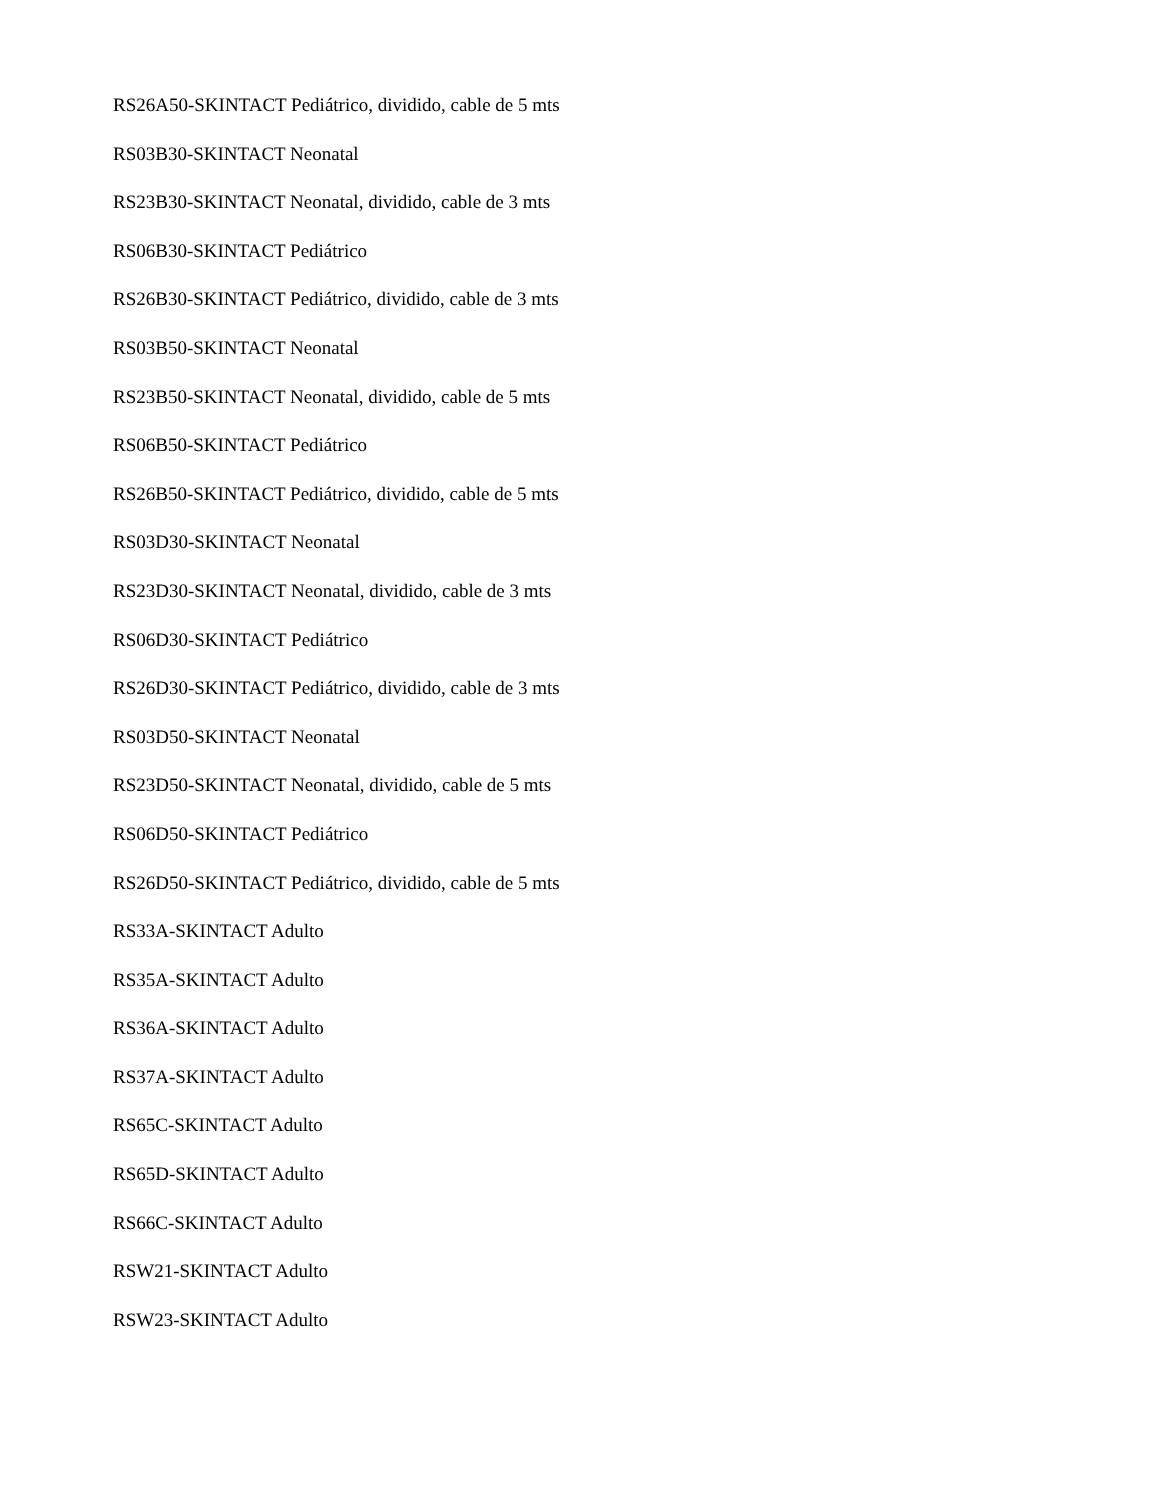RS26A50-SKINTACT Pediátrico, dividido, cable de 5 mts
RS03B30-SKINTACT Neonatal
RS23B30-SKINTACT Neonatal, dividido, cable de 3 mts
RS06B30-SKINTACT Pediátrico
RS26B30-SKINTACT Pediátrico, dividido, cable de 3 mts
RS03B50-SKINTACT Neonatal
RS23B50-SKINTACT Neonatal, dividido, cable de 5 mts
RS06B50-SKINTACT Pediátrico
RS26B50-SKINTACT Pediátrico, dividido, cable de 5 mts
RS03D30-SKINTACT Neonatal
RS23D30-SKINTACT Neonatal, dividido, cable de 3 mts
RS06D30-SKINTACT Pediátrico
RS26D30-SKINTACT Pediátrico, dividido, cable de 3 mts
RS03D50-SKINTACT Neonatal
RS23D50-SKINTACT Neonatal, dividido, cable de 5 mts
RS06D50-SKINTACT Pediátrico
RS26D50-SKINTACT Pediátrico, dividido, cable de 5 mts
RS33A-SKINTACT Adulto
RS35A-SKINTACT Adulto
RS36A-SKINTACT Adulto
RS37A-SKINTACT Adulto
RS65C-SKINTACT Adulto
RS65D-SKINTACT Adulto
RS66C-SKINTACT Adulto
RSW21-SKINTACT Adulto
RSW23-SKINTACT Adulto